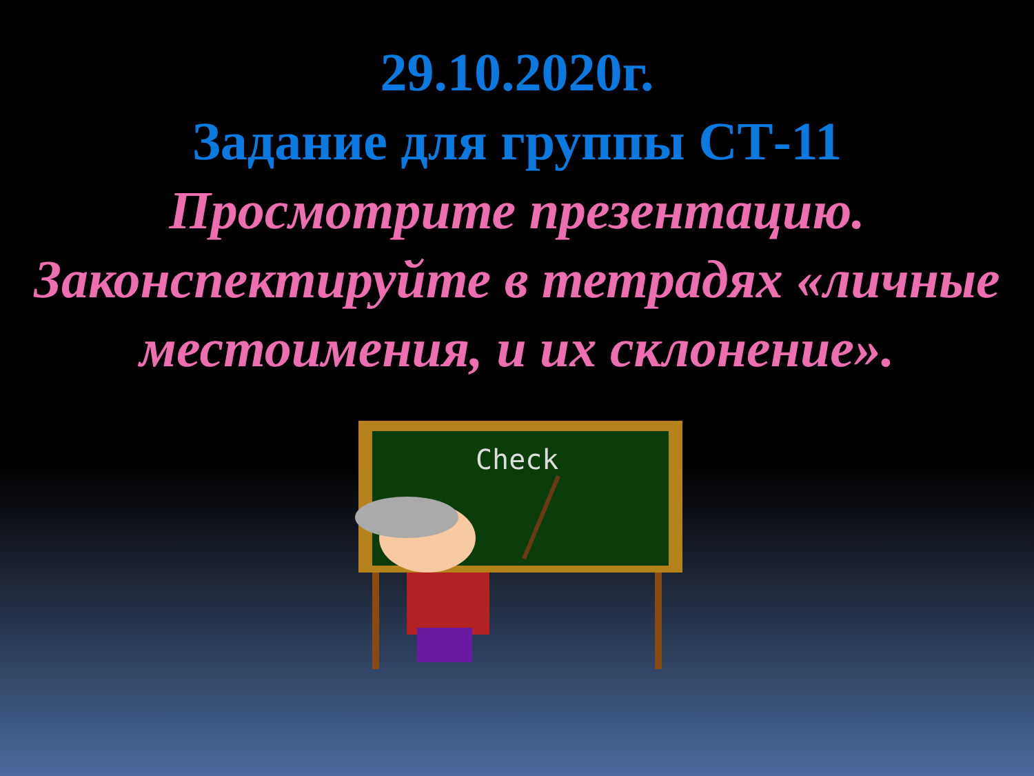29.10.2020г.
Задание для группы СТ-11
Просмотрите презентацию.
Законспектируйте в тетрадях «личные местоимения, и их склонение».
Check